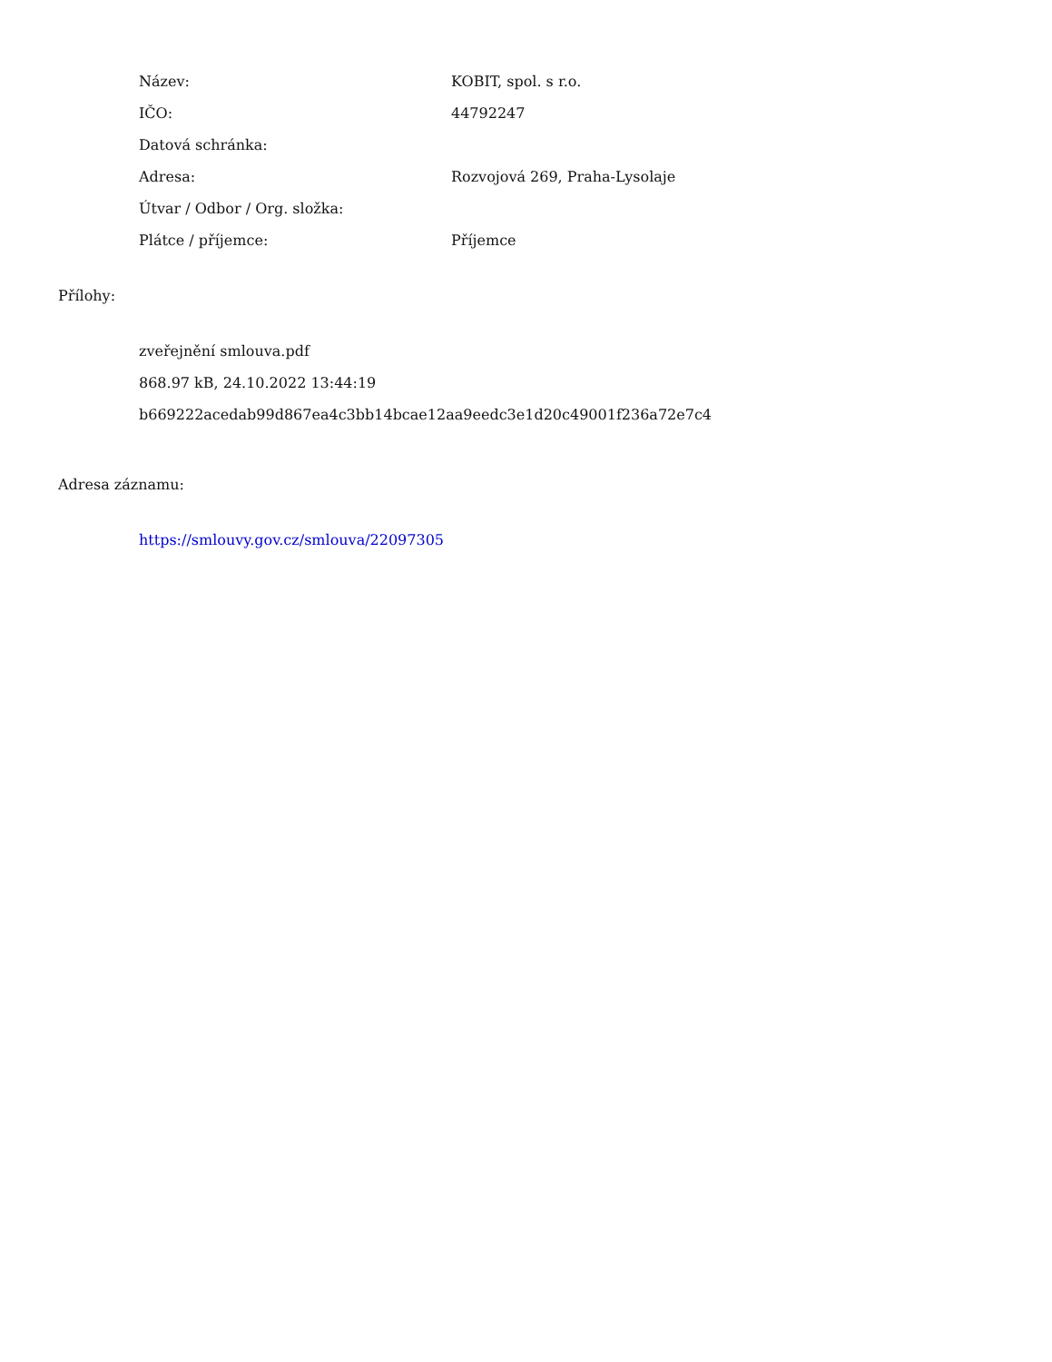| Název: | KOBIT, spol. s r.o. |
| IČO: | 44792247 |
| Datová schránka: | |
| Adresa: | Rozvojová 269, Praha-Lysolaje |
| Útvar / Odbor / Org. složka: | |
| Plátce / příjemce: | Příjemce |
Přílohy:
zveřejnění smlouva.pdf
868.97 kB, 24.10.2022 13:44:19
b669222acedab99d867ea4c3bb14bcae12aa9eedc3e1d20c49001f236a72e7c4
Adresa záznamu:
https://smlouvy.gov.cz/smlouva/22097305